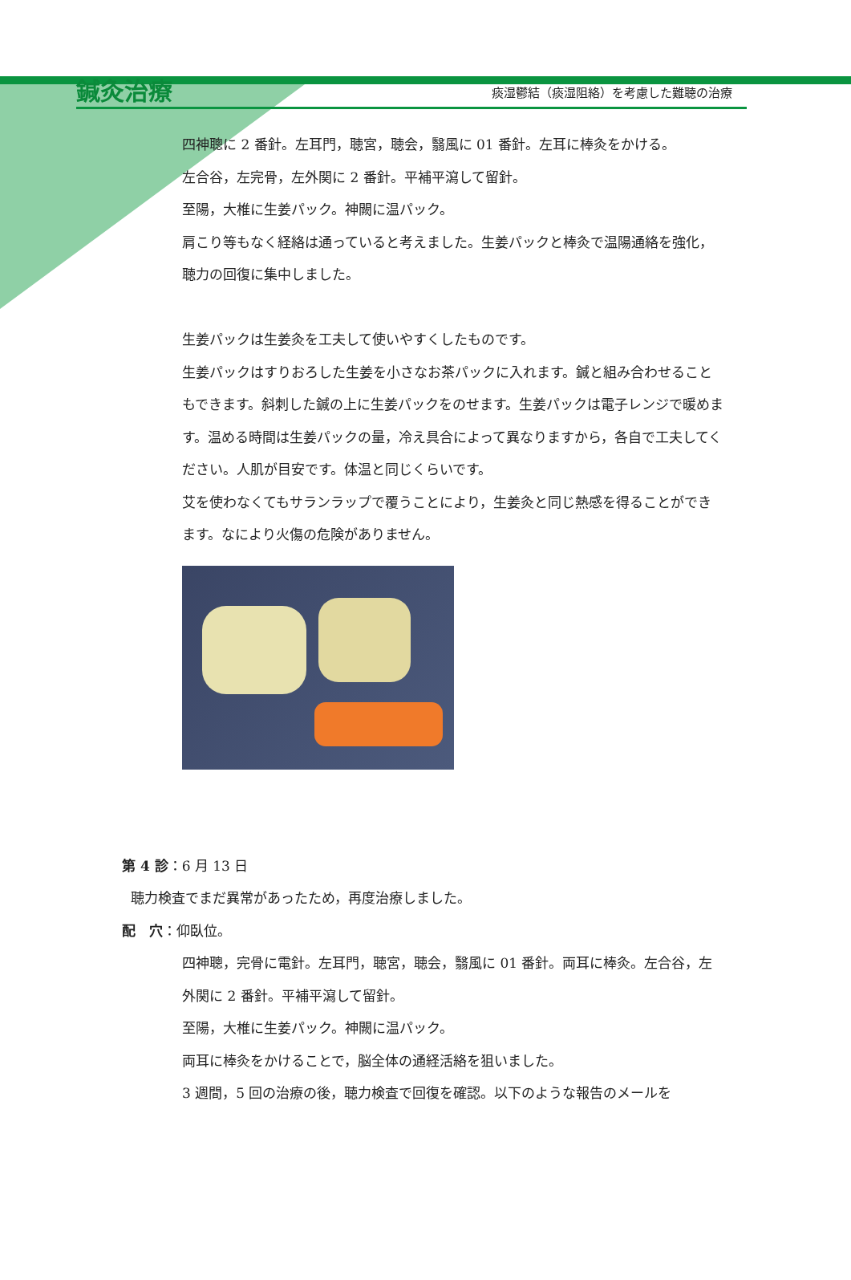鍼灸治療 痰湿鬱結（痰湿阻絡）を考慮した難聴の治療
四神聰に 2 番針。左耳門，聴宮，聴会，翳風に 01 番針。左耳に棒灸をかける。
左合谷，左完骨，左外関に 2 番針。平補平瀉して留針。
至陽，大椎に生姜パック。神闕に温パック。
肩こり等もなく経絡は通っていると考えました。生姜パックと棒灸で温陽通絡を強化，聴力の回復に集中しました。
生姜パックは生姜灸を工夫して使いやすくしたものです。
生姜パックはすりおろした生姜を小さなお茶パックに入れます。鍼と組み合わせることもできます。斜刺した鍼の上に生姜パックをのせます。生姜パックは電子レンジで暖めます。温める時間は生姜パックの量，冷え具合によって異なりますから，各自で工夫してください。人肌が目安です。体温と同じくらいです。
艾を使わなくてもサランラップで覆うことにより，生姜灸と同じ熱感を得ることができます。なにより火傷の危険がありません。
第 4 診：6 月 13 日
聴力検査でまだ異常があったため，再度治療しました。
配　穴：仰臥位。
四神聰，完骨に電針。左耳門，聴宮，聴会，翳風に 01 番針。両耳に棒灸。左合谷，左外関に 2 番針。平補平瀉して留針。
至陽，大椎に生姜パック。神闕に温パック。
両耳に棒灸をかけることで，脳全体の通経活絡を狙いました。
3 週間，5 回の治療の後，聴力検査で回復を確認。以下のような報告のメールを